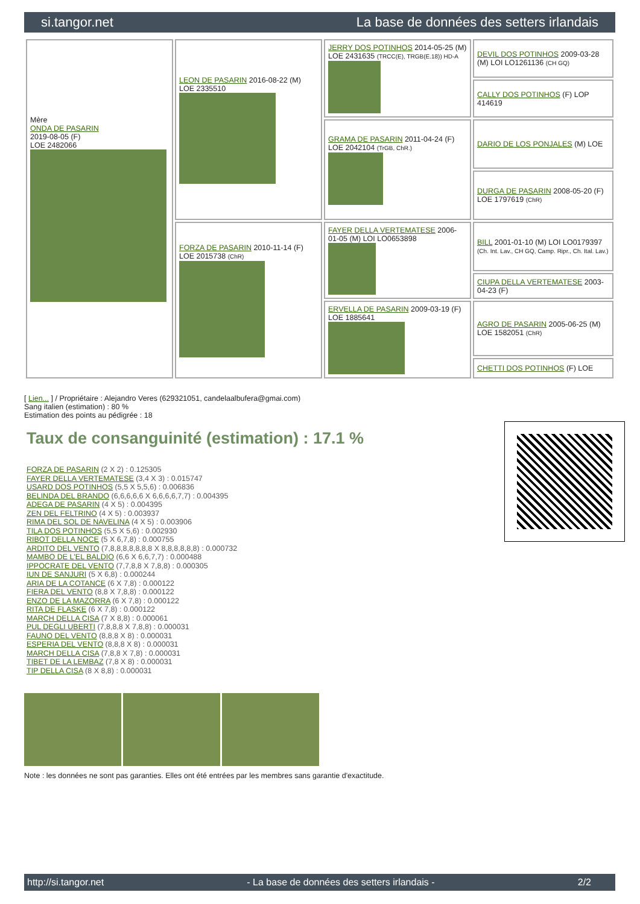si.tangor.net La base de données des setters irlandais
| Mère ONDA DE PASARIN 2019-08-05 (F) LOE 2482066 | LEON DE PASARIN 2016-08-22 (M) LOE 2335510 | JERRY DOS POTINHOS 2014-05-25 (M) LOE 2431635 (TRCC(E), TRGB(E.18)) HD-A | DEVIL DOS POTINHOS 2009-03-28 (M) LOI LO1261136 (CH GQ) |
| | | | CALLY DOS POTINHOS (F) LOP 414619 |
| | | GRAMA DE PASARIN 2011-04-24 (F) LOE 2042104 (TrGB, ChR.) | DARIO DE LOS PONJALES (M) LOE |
| | | | DURGA DE PASARIN 2008-05-20 (F) LOE 1797619 (ChR) |
| | FORZA DE PASARIN 2010-11-14 (F) LOE 2015738 (ChR) | FAYER DELLA VERTEMATESE 2006-01-05 (M) LOI LO0653898 | BILL 2001-01-10 (M) LOI LO0179397 (Ch. Int. Lav., CH GQ, Camp. Ripr., Ch. Ital. Lav.) |
| | | | CIUPA DELLA VERTEMATESE 2003-04-23 (F) |
| | | ERVELLA DE PASARIN 2009-03-19 (F) LOE 1885641 | AGRO DE PASARIN 2005-06-25 (M) LOE 1582051 (ChR) |
| | | | CHETTI DOS POTINHOS (F) LOE |
[ Lien... ] / Propriétaire : Alejandro Veres (629321051, candelaalbufera@gmai.com)
Sang italien (estimation) : 80 %
Estimation des points au pédigrée : 18
Taux de consanguinité (estimation) : 17.1 %
FORZA DE PASARIN (2 X 2) : 0.125305
FAYER DELLA VERTEMATESE (3,4 X 3) : 0.015747
USARD DOS POTINHOS (5,5 X 5,5,6) : 0.006836
BELINDA DEL BRANDO (6,6,6,6,6 X 6,6,6,6,7,7) : 0.004395
ADEGA DE PASARIN (4 X 5) : 0.004395
ZEN DEL FELTRINO (4 X 5) : 0.003937
RIMA DEL SOL DE NAVELINA (4 X 5) : 0.003906
TILA DOS POTINHOS (5,5 X 5,6) : 0.002930
RIBOT DELLA NOCE (5 X 6,7,8) : 0.000755
ARDITO DEL VENTO (7,8,8,8,8,8,8,8 X 8,8,8,8,8,8) : 0.000732
MAMBO DE L'EL BALDIO (6,6 X 6,6,7,7) : 0.000488
IPPOCRATE DEL VENTO (7,7,8,8 X 7,8,8) : 0.000305
IUN DE SANJURI (5 X 6,8) : 0.000244
ARIA DE LA COTANCE (6 X 7,8) : 0.000122
FIERA DEL VENTO (8,8 X 7,8,8) : 0.000122
ENZO DE LA MAZORRA (6 X 7,8) : 0.000122
RITA DE FLASKE (6 X 7,8) : 0.000122
MARCH DELLA CISA (7 X 8,8) : 0.000061
PUL DEGLI UBERTI (7,8,8,8 X 7,8,8) : 0.000031
FAUNO DEL VENTO (8,8,8 X 8) : 0.000031
ESPERIA DEL VENTO (8,8,8 X 8) : 0.000031
MARCH DELLA CISA (7,8,8 X 7,8) : 0.000031
TIBET DE LA LEMBAZ (7,8 X 8) : 0.000031
TIP DELLA CISA (8 X 8,8) : 0.000031
Note : les données ne sont pas garanties. Elles ont été entrées par les membres sans garantie d'exactitude.
http://si.tangor.net - La base de données des setters irlandais - 2/2